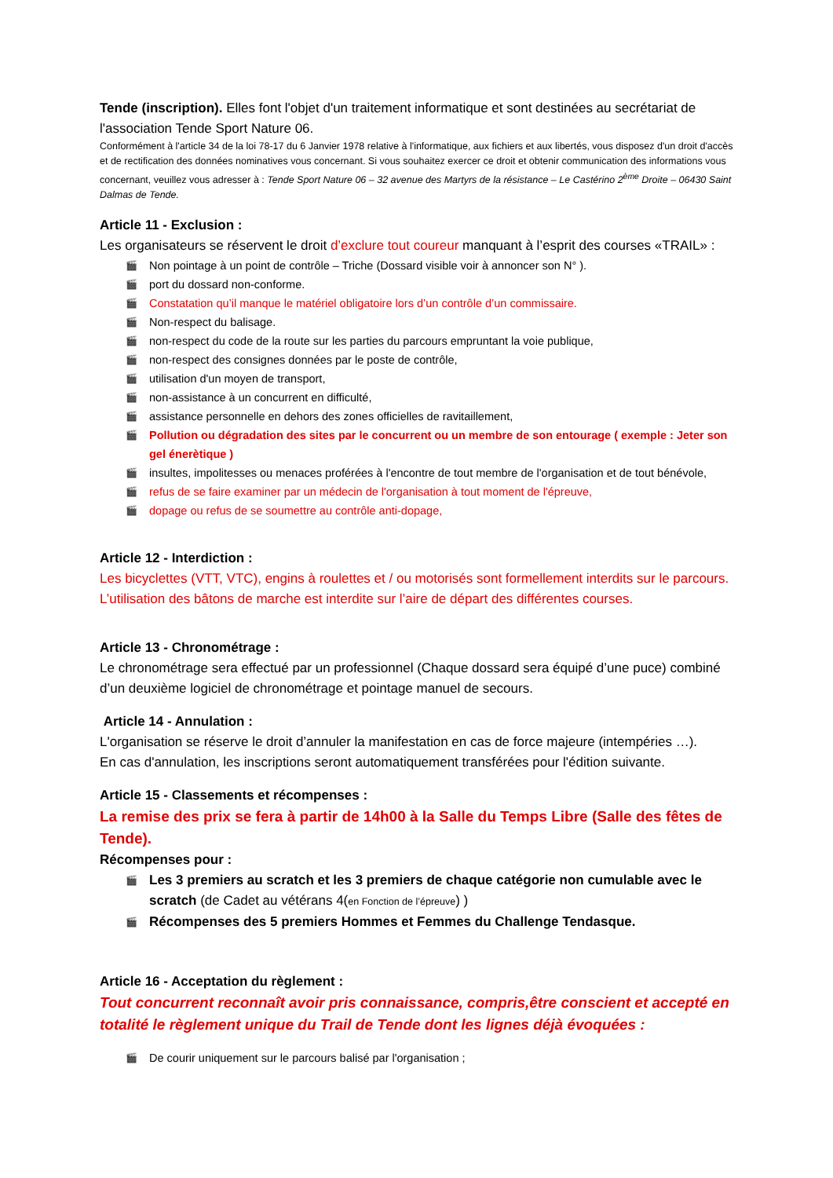Tende (inscription). Elles font l'objet d'un traitement informatique et sont destinées au secrétariat de l'association Tende Sport Nature 06.
Conformément à l'article 34 de la loi 78-17 du 6 Janvier 1978 relative à l'informatique, aux fichiers et aux libertés, vous disposez d'un droit d'accès et de rectification des données nominatives vous concernant. Si vous souhaitez exercer ce droit et obtenir communication des informations vous concernant, veuillez vous adresser à : Tende Sport Nature 06 – 32 avenue des Martyrs de la résistance – Le Castérino 2<sup>ème</sup> Droite – 06430 Saint Dalmas de Tende.
Article 11 - Exclusion :
Les organisateurs se réservent le droit d’exclure tout coureur manquant à l’esprit des courses «TRAIL» :
🎬 Non pointage à un point de contrôle – Triche (Dossard visible voir à annoncer son N° ).
🎬 port du dossard non-conforme.
🎬 Constatation qu’il manque le matériel obligatoire lors d’un contrôle d’un commissaire.
🎬 Non-respect du balisage.
🎬 non-respect du code de la route sur les parties du parcours empruntant la voie publique,
🎬 non-respect des consignes données par le poste de contrôle,
🎬 utilisation d'un moyen de transport,
🎬 non-assistance à un concurrent en difficulté,
🎬 assistance personnelle en dehors des zones officielles de ravitaillement,
🎬 Pollution ou dégradation des sites par le concurrent ou un membre de son entourage ( exemple : Jeter son gel énerètique )
🎬 insultes, impolitesses ou menaces proférées à l'encontre de tout membre de l'organisation et de tout bénévole,
🎬 refus de se faire examiner par un médecin de l'organisation à tout moment de l'épreuve,
🎬 dopage ou refus de se soumettre au contrôle anti-dopage,
Article 12 - Interdiction :
Les bicyclettes (VTT, VTC), engins à roulettes et / ou motorisés sont formellement interdits sur le parcours.
L’utilisation des bâtons de marche est interdite sur l’aire de départ des différentes courses.
Article 13 - Chronométrage :
Le chronométrage sera effectué par un professionnel (Chaque dossard sera équipé d’une puce) combiné d’un deuxième logiciel de chronométrage et pointage manuel de secours.
Article 14 - Annulation :
L'organisation se réserve le droit d’annuler la manifestation en cas de force majeure (intempéries …).
En cas d'annulation, les inscriptions seront automatiquement transférées pour l'édition suivante.
Article 15 - Classements et récompenses :
La remise des prix se fera à partir de 14h00 à la Salle du Temps Libre (Salle des fêtes de Tende).
Récompenses pour :
🎬 Les 3 premiers au scratch et les 3 premiers de chaque catégorie non cumulable avec le scratch (de Cadet au vétérans 4(en Fonction de l’épreuve) )
🎬 Récompenses des 5 premiers Hommes et Femmes du Challenge Tendasque.
Article 16 - Acceptation du règlement :
Tout concurrent reconnaît avoir pris connaissance, compris,être conscient et accepté en totalité le règlement unique du Trail de Tende dont les lignes déjà évoquées :
🎬 De courir uniquement sur le parcours balisé par l'organisation ;